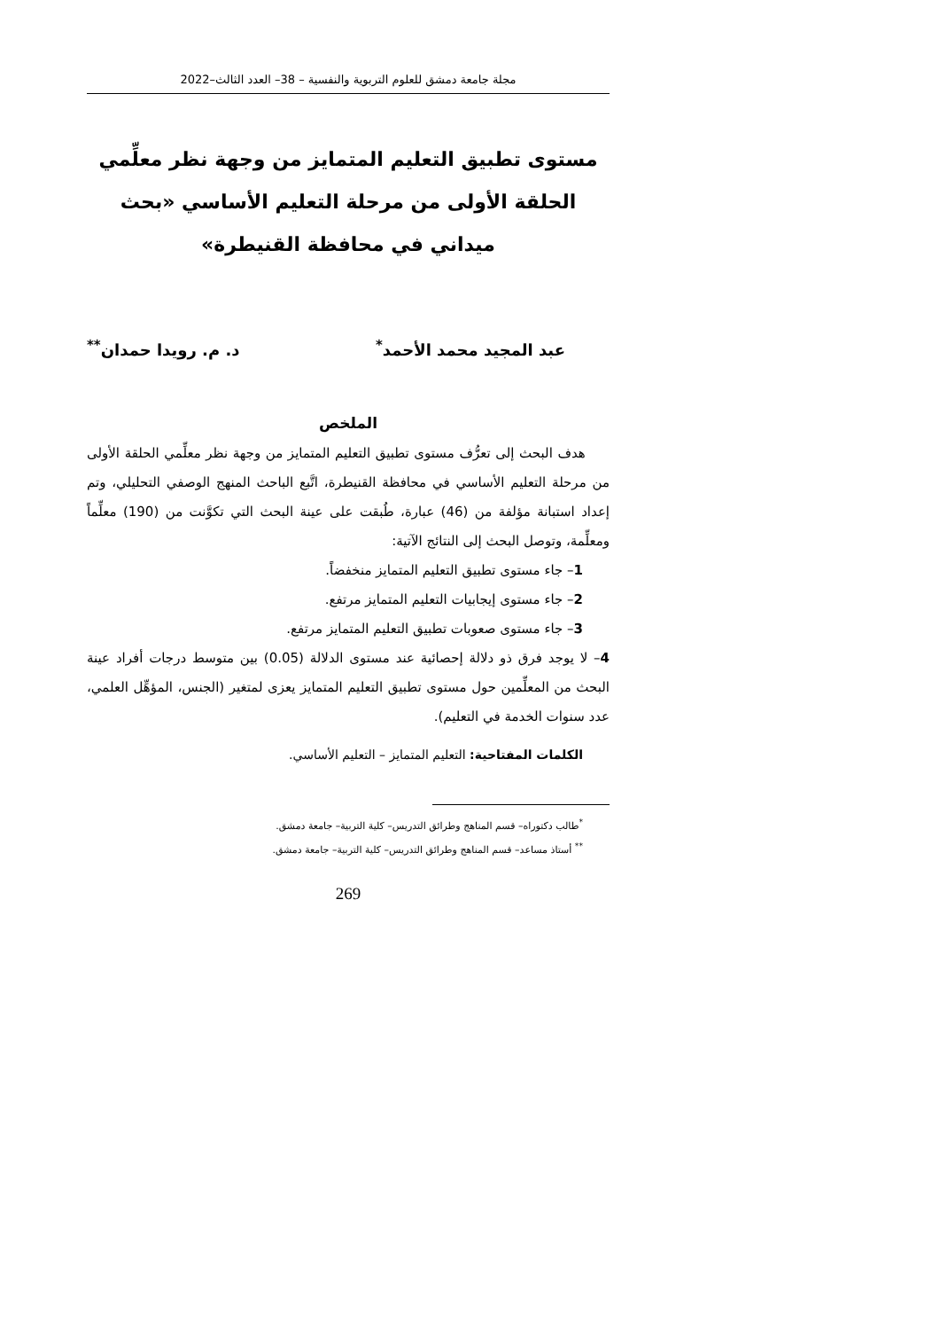مجلة جامعة دمشق للعلوم التربوية والنفسية – 38– العدد الثالث–2022
مستوى تطبيق التعليم المتمايز من وجهة نظر معلِّمي الحلقة الأولى من مرحلة التعليم الأساسي «بحث ميداني في محافظة القنيطرة»
عبد المجيد محمد الأحمد<sup>*</sup> د. م. رويدا حمدان<sup>**</sup>
الملخص
هدف البحث إلى تعرُّف مستوى تطبيق التعليم المتمايز من وجهة نظر معلِّمي الحلقة الأولى من مرحلة التعليم الأساسي في محافظة القنيطرة، اتَّبع الباحث المنهج الوصفي التحليلي، وتم إعداد استبانة مؤلفة من (46) عبارة، طُبقت على عينة البحث التي تكوَّنت من (190) معلِّماً ومعلِّمة، وتوصل البحث إلى النتائج الآتية:
1– جاء مستوى تطبيق التعليم المتمايز منخفضاً.
2– جاء مستوى إيجابيات التعليم المتمايز مرتفع.
3– جاء مستوى صعوبات تطبيق التعليم المتمايز مرتفع.
4– لا يوجد فرق ذو دلالة إحصائية عند مستوى الدلالة (0.05) بين متوسط درجات أفراد عينة البحث من المعلِّمين حول مستوى تطبيق التعليم المتمايز يعزى لمتغير (الجنس، المؤهِّل العلمي، عدد سنوات الخدمة في التعليم).
الكلمات المفتاحية: التعليم المتمايز – التعليم الأساسي.
<sup>*</sup> طالب دكتوراه– قسم المناهج وطرائق التدريس– كلية التربية– جامعة دمشق.
<sup>**</sup> أستاذ مساعد– قسم المناهج وطرائق التدريس– كلية التربية– جامعة دمشق.
269